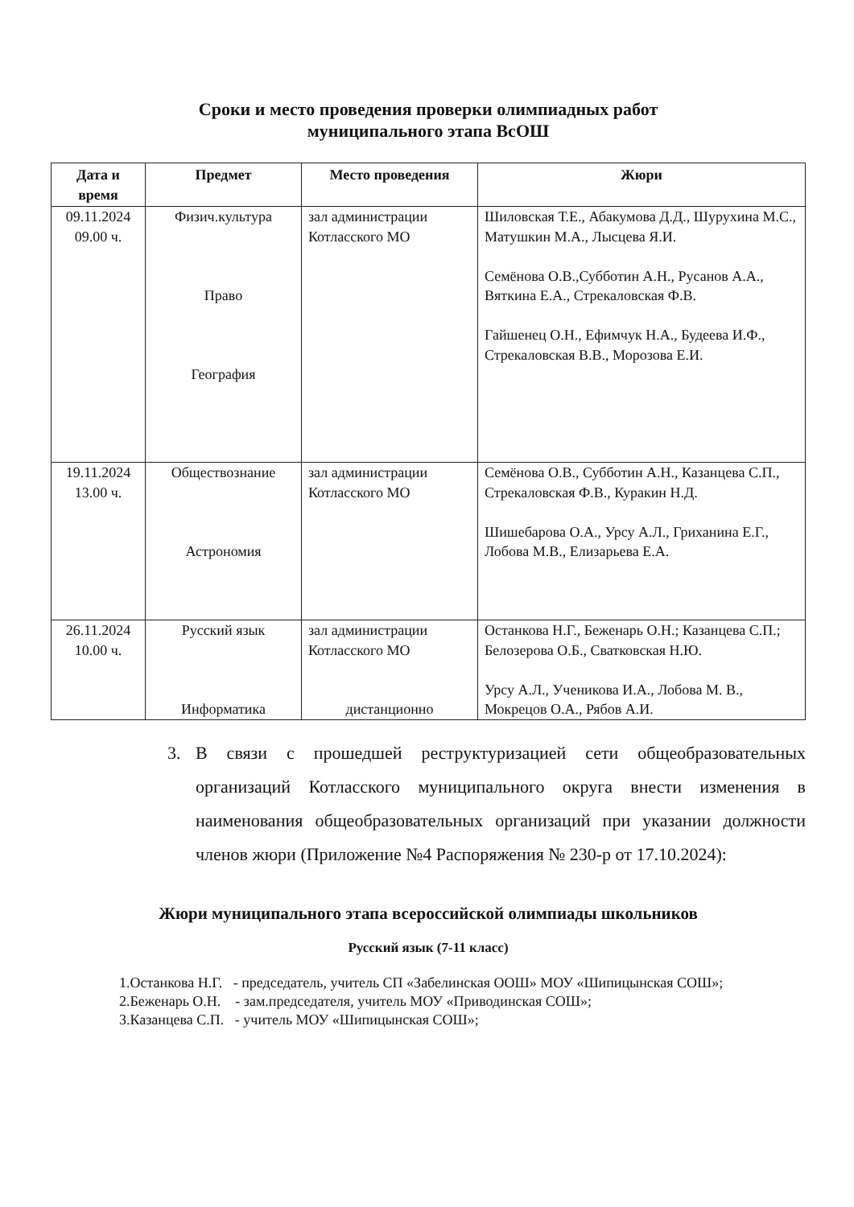Сроки и место проведения проверки олимпиадных работ
муниципального этапа ВсОШ
| Дата и время | Предмет | Место проведения | Жюри |
| --- | --- | --- | --- |
| 09.11.2024 09.00 ч. | Физич.культура Право География | зал администрации Котласского МО | Шиловская Т.Е., Абакумова Д.Д., Шурухина М.С., Матушкин М.А., Лысцева Я.И. Семёнова О.В.,Субботин А.Н., Русанов А.А., Вяткина Е.А., Стрекаловская Ф.В. Гайшенец О.Н., Ефимчук Н.А., Будеева И.Ф., Стрекаловская В.В., Морозова Е.И. |
| 19.11.2024 13.00 ч. | Обществознание Астрономия | зал администрации Котласского МО | Семёнова О.В., Субботин А.Н., Казанцева С.П., Стрекаловская Ф.В., Куракин Н.Д. Шишебарова О.А., Урсу А.Л., Гриханина Е.Г., Лобова М.В., Елизарьева Е.А. |
| 26.11.2024 10.00 ч. | Русский язык Информатика | зал администрации Котласского МО дистанционно | Останкова Н.Г., Беженарь О.Н.; Казанцева С.П.; Белозерова О.Б., Сватковская Н.Ю. Урсу А.Л., Ученикова И.А., Лобова М. В., Мокрецов О.А., Рябов А.И. |
3. В связи с прошедшей реструктуризацией сети общеобразовательных организаций Котласского муниципального округа внести изменения в наименования общеобразовательных организаций при указании должности членов жюри (Приложение №4 Распоряжения № 230-р от 17.10.2024):
Жюри муниципального этапа всероссийской олимпиады школьников
Русский язык (7-11 класс)
1.Останкова Н.Г. - председатель, учитель СП «Забелинская ООШ» МОУ «Шипицынская СОШ»;
2.Беженарь О.Н. - зам.председателя, учитель МОУ «Приводинская СОШ»;
3.Казанцева С.П. - учитель МОУ «Шипицынская СОШ»;